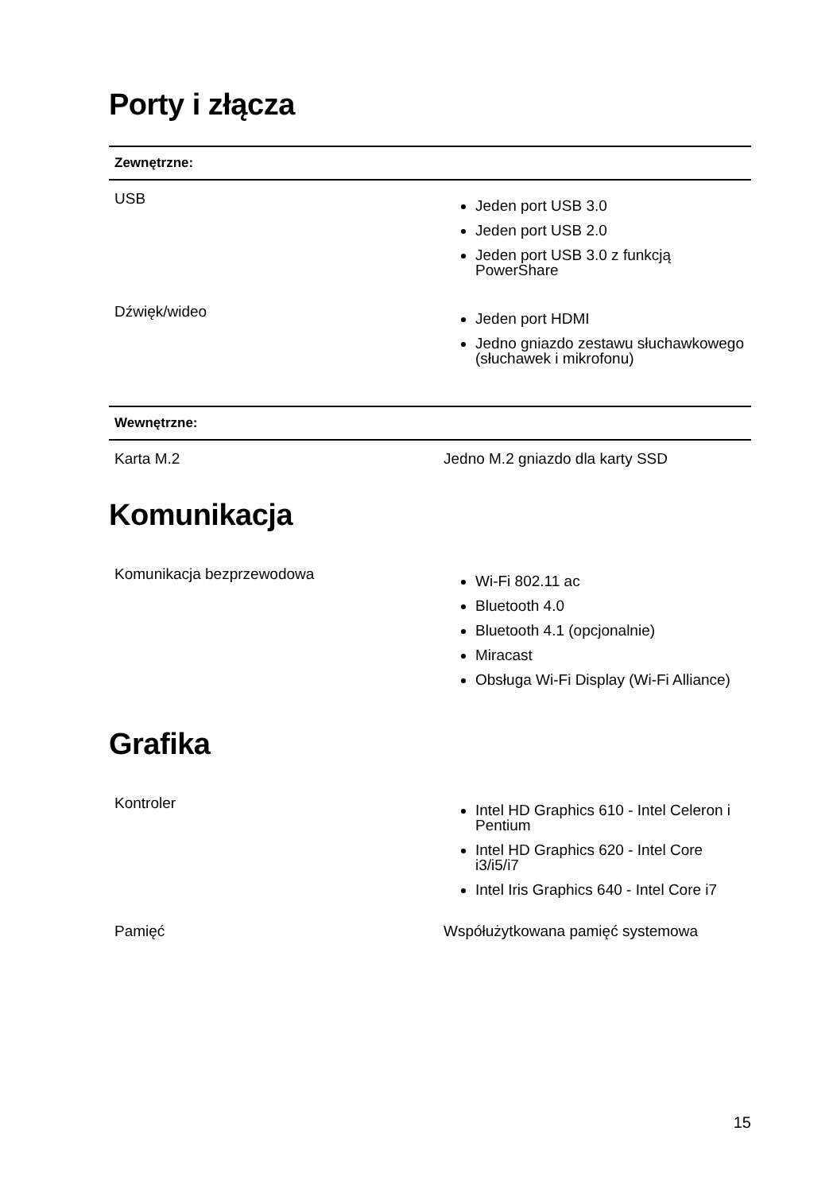Porty i złącza
| Zewnętrzne: | |
| --- | --- |
| USB | Jeden port USB 3.0 Jeden port USB 2.0 Jeden port USB 3.0 z funkcją PowerShare |
| Dźwięk/wideo | Jeden port HDMI Jedno gniazdo zestawu słuchawkowego (słuchawek i mikrofonu) |
| Wewnętrzne: | |
| --- | --- |
| Karta M.2 | Jedno M.2 gniazdo dla karty SSD |
Komunikacja
| Komunikacja bezprzewodowa | Wi-Fi 802.11 ac Bluetooth 4.0 Bluetooth 4.1 (opcjonalnie) Miracast Obsługa Wi-Fi Display (Wi-Fi Alliance) |
Grafika
| Kontroler | Intel HD Graphics 610 - Intel Celeron i Pentium Intel HD Graphics 620 - Intel Core i3/i5/i7 Intel Iris Graphics 640 - Intel Core i7 |
| Pamięć | Współużytkowana pamięć systemowa |
15